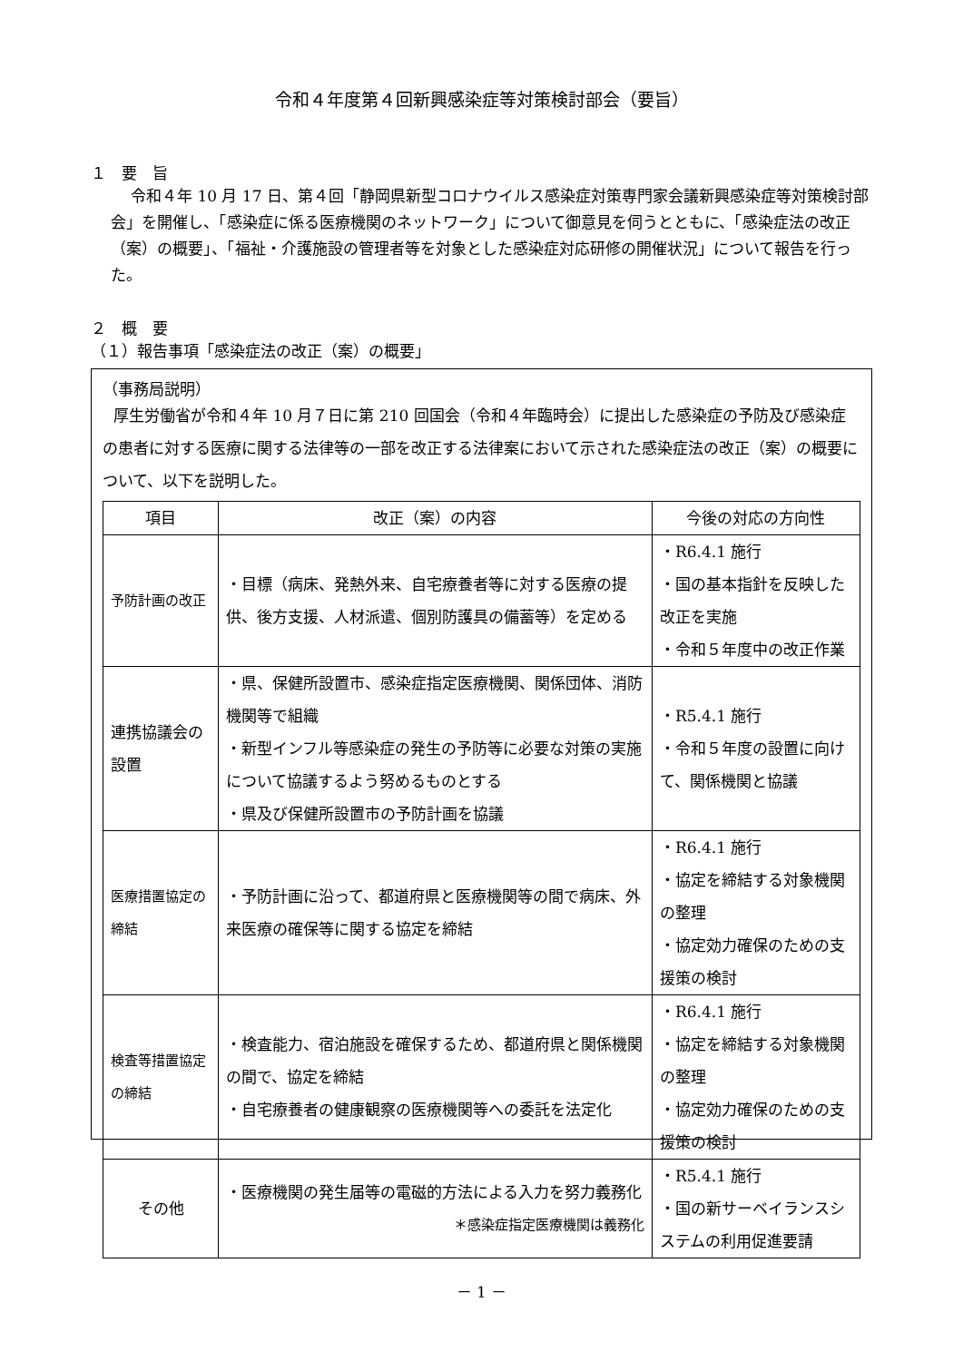令和４年度第４回新興感染症等対策検討部会（要旨）
１　要　旨
令和４年 10 月 17 日、第４回「静岡県新型コロナウイルス感染症対策専門家会議新興感染症等対策検討部会」を開催し、「感染症に係る医療機関のネットワーク」について御意見を伺うとともに、「感染症法の改正（案）の概要」、「福祉・介護施設の管理者等を対象とした感染症対応研修の開催状況」について報告を行った。
２　概　要
（１）報告事項「感染症法の改正（案）の概要」
（事務局説明）
厚生労働省が令和４年 10 月７日に第 210 回国会（令和４年臨時会）に提出した感染症の予防及び感染症の患者に対する医療に関する法律等の一部を改正する法律案において示された感染症法の改正（案）の概要について、以下を説明した。
| 項目 | 改正（案）の内容 | 今後の対応の方向性 |
| --- | --- | --- |
| 予防計画の改正 | ・目標（病床、発熱外来、自宅療養者等に対する医療の提供、後方支援、人材派遣、個別防護具の備蓄等）を定める | ・R6.4.1 施行 ・国の基本指針を反映した改正を実施 ・令和５年度中の改正作業 |
| 連携協議会の設置 | ・県、保健所設置市、感染症指定医療機関、関係団体、消防機関等で組織 ・新型インフル等感染症の発生の予防等に必要な対策の実施について協議するよう努めるものとする ・県及び保健所設置市の予防計画を協議 | ・R5.4.1 施行 ・令和５年度の設置に向けて、関係機関と協議 |
| 医療措置協定の締結 | ・予防計画に沿って、都道府県と医療機関等の間で病床、外来医療の確保等に関する協定を締結 | ・R6.4.1 施行 ・協定を締結する対象機関の整理 ・協定効力確保のための支援策の検討 |
| 検査等措置協定の締結 | ・検査能力、宿泊施設を確保するため、都道府県と関係機関の間で、協定を締結 ・自宅療養者の健康観察の医療機関等への委託を法定化 | ・R6.4.1 施行 ・協定を締結する対象機関の整理 ・協定効力確保のための支援策の検討 |
| その他 | ・医療機関の発生届等の電磁的方法による入力を努力義務化 ＊感染症指定医療機関は義務化 | ・R5.4.1 施行 ・国の新サーベイランスシステムの利用促進要請 |
－ 1 －